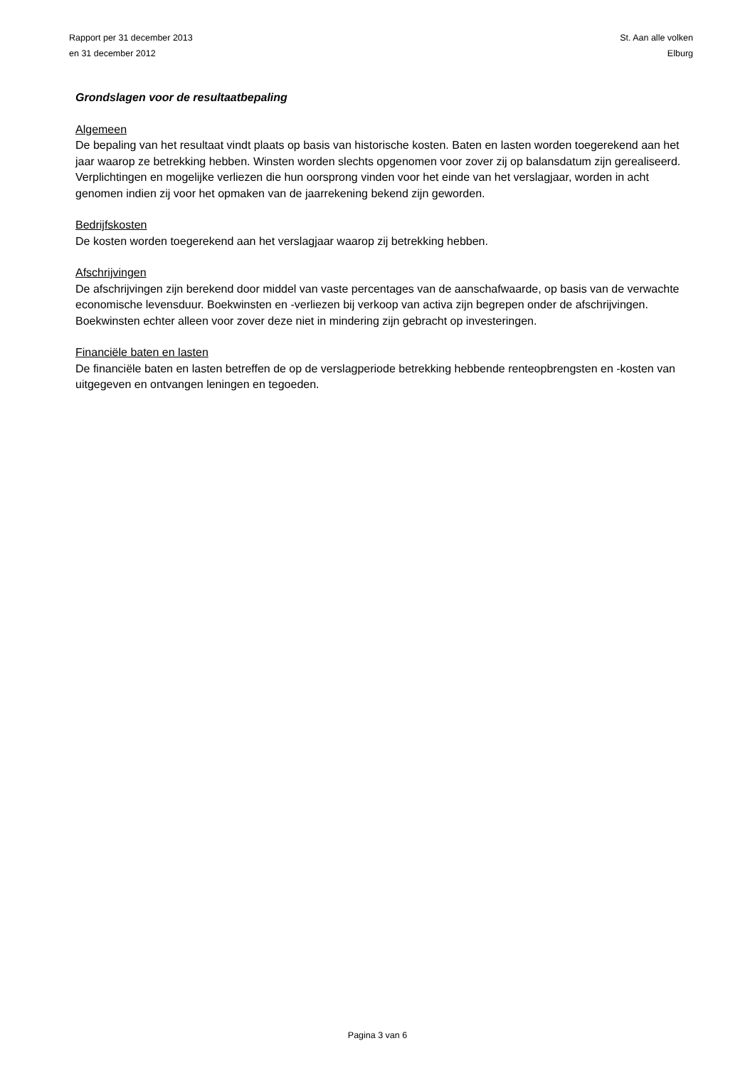Rapport per 31 december 2013
en 31 december 2012
St. Aan alle volken
Elburg
Grondslagen voor de resultaatbepaling
Algemeen
De bepaling van het resultaat vindt plaats op basis van historische kosten. Baten en lasten worden toegerekend aan het jaar waarop ze betrekking hebben. Winsten worden slechts opgenomen voor zover zij op balansdatum zijn gerealiseerd. Verplichtingen en mogelijke verliezen die hun oorsprong vinden voor het einde van het verslagjaar, worden in acht genomen indien zij voor het opmaken van de jaarrekening bekend zijn geworden.
Bedrijfskosten
De kosten worden toegerekend aan het verslagjaar waarop zij betrekking hebben.
Afschrijvingen
De afschrijvingen zijn berekend door middel van vaste percentages van de aanschafwaarde, op basis van de verwachte economische levensduur. Boekwinsten en -verliezen bij verkoop van activa zijn begrepen onder de afschrijvingen. Boekwinsten echter alleen voor zover deze niet in mindering zijn gebracht op investeringen.
Financiële baten en lasten
De financiële baten en lasten betreffen de op de verslagperiode betrekking hebbende renteopbrengsten en -kosten van uitgegeven en ontvangen leningen en tegoeden.
Pagina 3 van 6